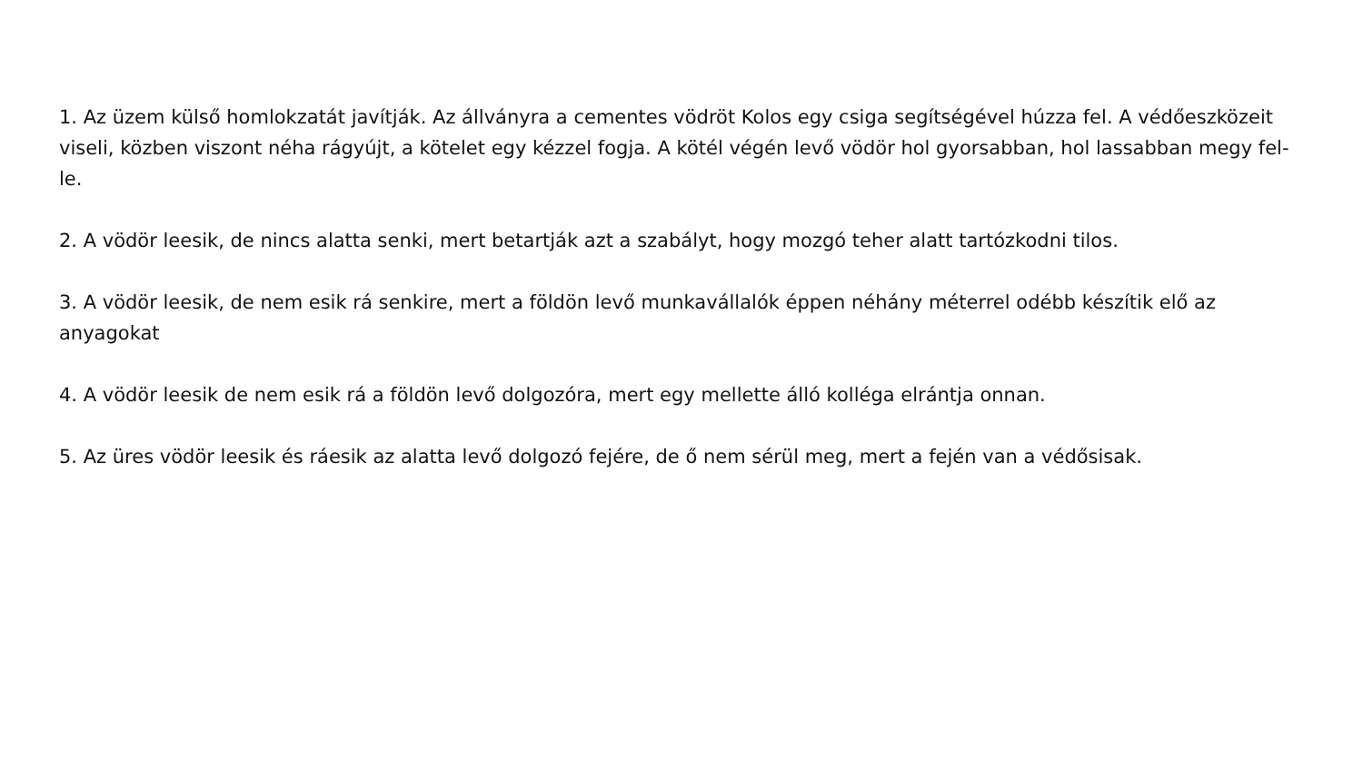1. Az üzem külső homlokzatát javítják. Az állványra a cementes vödröt Kolos egy csiga segítségével húzza fel. A védőeszközeit viseli, közben viszont néha rágyújt, a kötelet egy kézzel fogja. A kötél végén levő vödör hol gyorsabban, hol lassabban megy fel-le.
2. A vödör leesik, de nincs alatta senki, mert betartják azt a szabályt, hogy mozgó teher alatt tartózkodni tilos.
3. A vödör leesik, de nem esik rá senkire, mert a földön levő munkavállalók éppen néhány méterrel odébb készítik elő az anyagokat
4. A vödör leesik de nem esik rá a földön levő dolgozóra, mert egy mellette álló kolléga elrántja onnan.
5. Az üres vödör leesik és ráesik az alatta levő dolgozó fejére, de ő nem sérül meg, mert a fején van a védősisak.